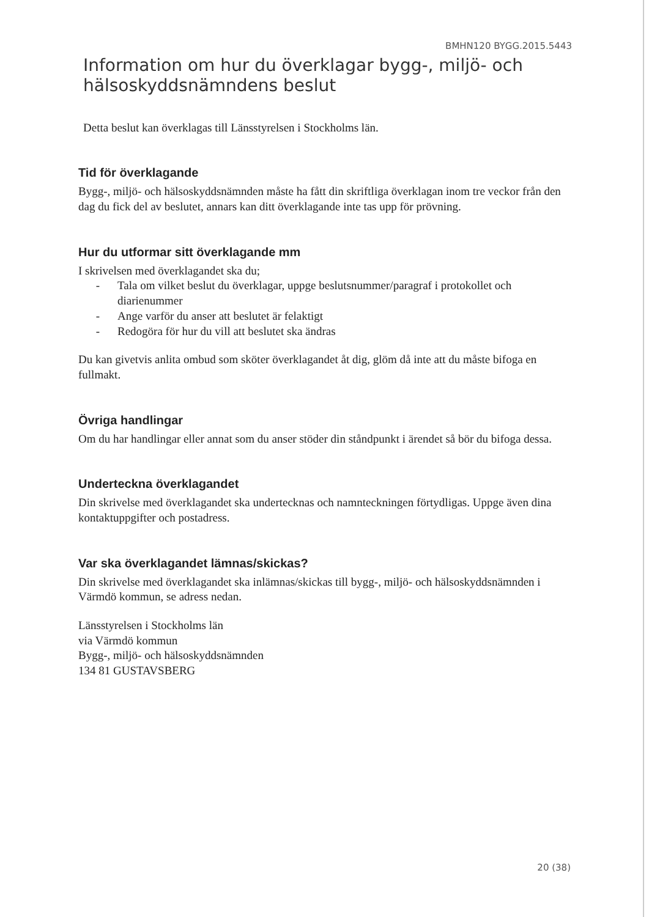BMHN120 BYGG.2015.5443
Information om hur du överklagar bygg-, miljö- och hälsoskyddsnämndens beslut
Detta beslut kan överklagas till Länsstyrelsen i Stockholms län.
Tid för överklagande
Bygg-, miljö- och hälsoskyddsnämnden måste ha fått din skriftliga överklagan inom tre veckor från den dag du fick del av beslutet, annars kan ditt överklagande inte tas upp för prövning.
Hur du utformar sitt överklagande mm
I skrivelsen med överklagandet ska du;
- Tala om vilket beslut du överklagar, uppge beslutsnummer/paragraf i protokollet och diarienummer
- Ange varför du anser att beslutet är felaktigt
- Redogöra för hur du vill att beslutet ska ändras
Du kan givetvis anlita ombud som sköter överklagandet åt dig, glöm då inte att du måste bifoga en fullmakt.
Övriga handlingar
Om du har handlingar eller annat som du anser stöder din ståndpunkt i ärendet så bör du bifoga dessa.
Underteckna överklagandet
Din skrivelse med överklagandet ska undertecknas och namnteckningen förtydligas. Uppge även dina kontaktuppgifter och postadress.
Var ska överklagandet lämnas/skickas?
Din skrivelse med överklagandet ska inlämnas/skickas till bygg-, miljö- och hälsoskyddsnämnden i Värmdö kommun, se adress nedan.
Länsstyrelsen i Stockholms län
via Värmdö kommun
Bygg-, miljö- och hälsoskyddsnämnden
134 81 GUSTAVSBERG
20 (38)